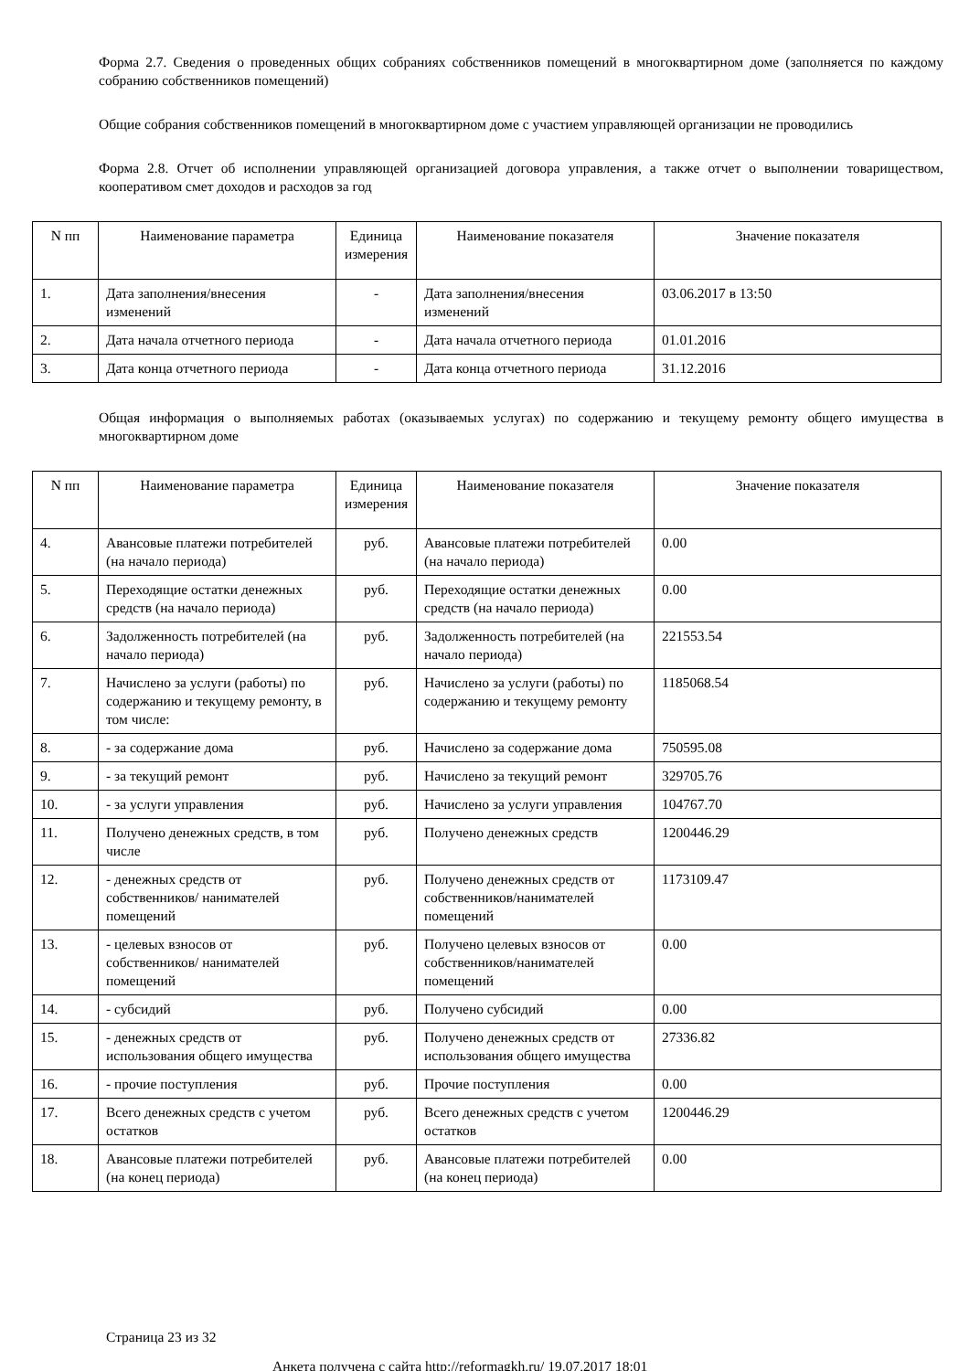Форма 2.7. Сведения о проведенных общих собраниях собственников помещений в многоквартирном доме (заполняется по каждому собранию собственников помещений)
Общие собрания собственников помещений в многоквартирном доме с участием управляющей организации не проводились
Форма 2.8. Отчет об исполнении управляющей организацией договора управления, а также отчет о выполнении товариществом, кооперативом смет доходов и расходов за год
| N пп | Наименование параметра | Единица измерения | Наименование показателя | Значение показателя |
| --- | --- | --- | --- | --- |
| 1. | Дата заполнения/внесения изменений | - | Дата заполнения/внесения изменений | 03.06.2017 в 13:50 |
| 2. | Дата начала отчетного периода | - | Дата начала отчетного периода | 01.01.2016 |
| 3. | Дата конца отчетного периода | - | Дата конца отчетного периода | 31.12.2016 |
Общая информация о выполняемых работах (оказываемых услугах) по содержанию и текущему ремонту общего имущества в многоквартирном доме
| N пп | Наименование параметра | Единица измерения | Наименование показателя | Значение показателя |
| --- | --- | --- | --- | --- |
| 4. | Авансовые платежи потребителей (на начало периода) | руб. | Авансовые платежи потребителей (на начало периода) | 0.00 |
| 5. | Переходящие остатки денежных средств (на начало периода) | руб. | Переходящие остатки денежных средств (на начало периода) | 0.00 |
| 6. | Задолженность потребителей (на начало периода) | руб. | Задолженность потребителей (на начало периода) | 221553.54 |
| 7. | Начислено за услуги (работы) по содержанию и текущему ремонту, в том числе: | руб. | Начислено за услуги (работы) по содержанию и текущему ремонту | 1185068.54 |
| 8. | - за содержание дома | руб. | Начислено за содержание дома | 750595.08 |
| 9. | - за текущий ремонт | руб. | Начислено за текущий ремонт | 329705.76 |
| 10. | - за услуги управления | руб. | Начислено за услуги управления | 104767.70 |
| 11. | Получено денежных средств, в том числе | руб. | Получено денежных средств | 1200446.29 |
| 12. | - денежных средств от собственников/ нанимателей помещений | руб. | Получено денежных средств от собственников/нанимателей помещений | 1173109.47 |
| 13. | - целевых взносов от собственников/ нанимателей помещений | руб. | Получено целевых взносов от собственников/нанимателей помещений | 0.00 |
| 14. | - субсидий | руб. | Получено субсидий | 0.00 |
| 15. | - денежных средств от использования общего имущества | руб. | Получено денежных средств от использования общего имущества | 27336.82 |
| 16. | - прочие поступления | руб. | Прочие поступления | 0.00 |
| 17. | Всего денежных средств с учетом остатков | руб. | Всего денежных средств с учетом остатков | 1200446.29 |
| 18. | Авансовые платежи потребителей (на конец периода) | руб. | Авансовые платежи потребителей (на конец периода) | 0.00 |
Страница 23 из 32
Анкета получена с сайта http://reformagkh.ru/ 19.07.2017 18:01